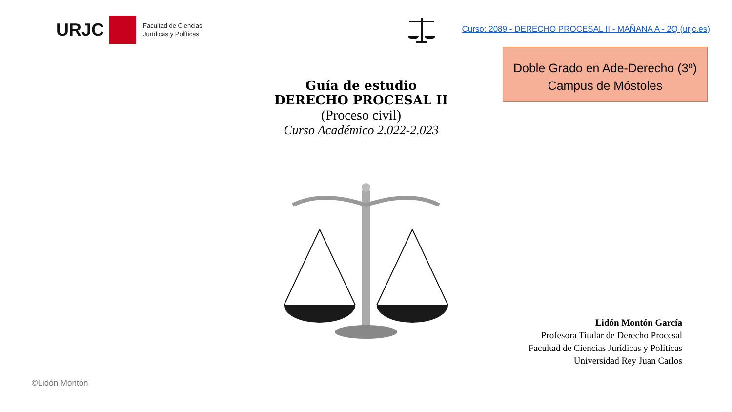URJC
Facultad de Ciencias
Jurídicas y Políticas
Curso: 2089 - DERECHO PROCESAL II - MAÑANA A - 2Q (urjc.es)
Doble Grado en Ade-Derecho (3º)
Campus de Móstoles
Guía de estudio
DERECHO PROCESAL II
(Proceso civil)
Curso Académico 2.022-2.023
Lidón Montón García
Profesora Titular de Derecho Procesal
Facultad de Ciencias Jurídicas y Políticas
Universidad Rey Juan Carlos
©Lidón Montón